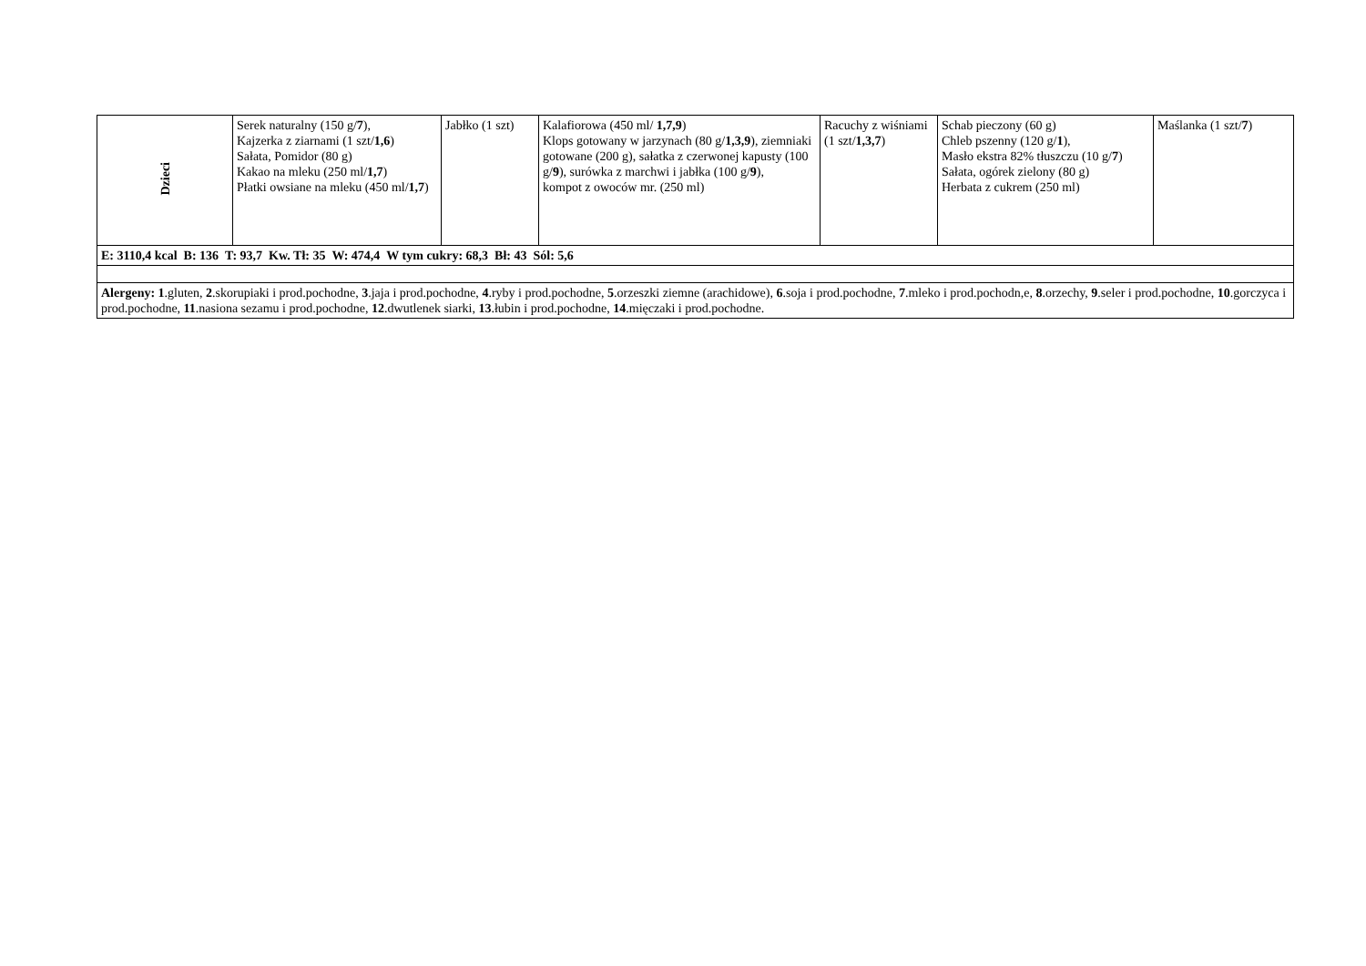| Dzieci | Serek naturalny (150 g/ 7 ), Kajzerka z ziarnami (1 szt/ 1,6 ) Sałata, Pomidor (80 g) Kakao na mleku (250 ml/ 1,7 ) Płatki owsiane na mleku (450 ml/ 1,7 ) | Jabłko (1 szt) | Kalafiorowa (450 ml/ 1,7,9 ) Klops gotowany w jarzynach (80 g/ 1,3,9 ), ziemniaki gotowane (200 g), sałatka z czerwonej kapusty (100 g/ 9 ), surówka z marchwi i jabłka (100 g/ 9 ), kompot z owoców mr. (250 ml) | Racuchy z wiśniami (1 szt/ 1,3,7 ) | Schab pieczony (60 g) Chleb pszenny (120 g/ 1 ), Masło ekstra 82% tłuszczu (10 g/ 7 ) Sałata, ogórek zielony (80 g) Herbata z cukrem (250 ml) | Maślanka (1 szt/ 7 ) |
| E: 3110,4 kcal B: 136 T: 93,7 Kw. Tł: 35 W: 474,4 W tym cukry: 68,3 Bł: 43 Sól: 5,6 | | | | | | |
| Alergeny: 1 .gluten, 2 .skorupiaki i prod.pochodne, 3 .jaja i prod.pochodne, 4 .ryby i prod.pochodne, 5 .orzeszki ziemne (arachidowe), 6 .soja i prod.pochodne, 7 .mleko i prod.pochodn,e, 8 .orzechy, 9 .seler i prod.pochodne, 10 .gorczyca i prod.pochodne, 11 .nasiona sezamu i prod.pochodne, 12 .dwutlenek siarki, 13 .łubin i prod.pochodne, 14 .mięczaki i prod.pochodne. | | | | | | |